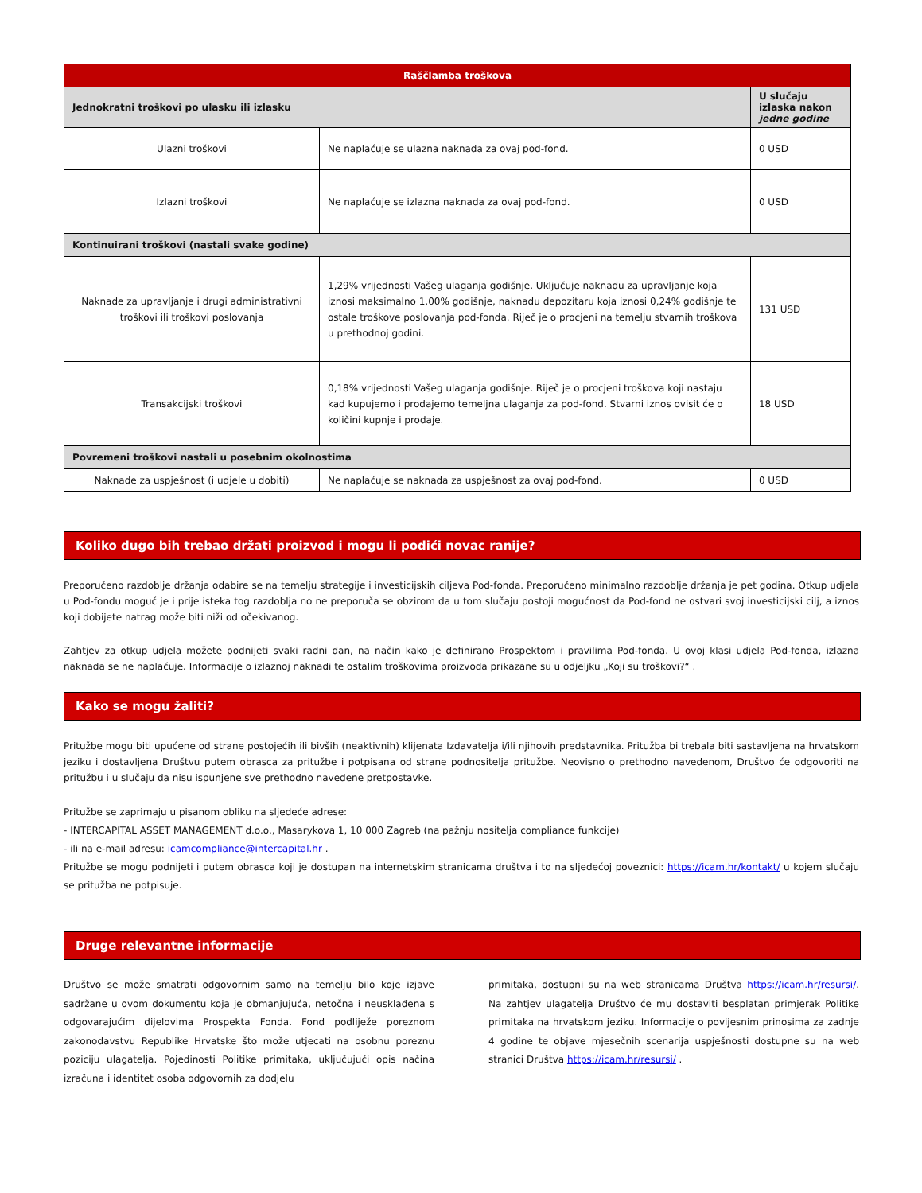| Raščlamba troškova | | |
| --- | --- | --- |
| Jednokratni troškovi po ulasku ili izlasku | | U slučaju izlaska nakon jedne godine |
| Ulazni troškovi | Ne naplaćuje se ulazna naknada za ovaj pod-fond. | 0 USD |
| Izlazni troškovi | Ne naplaćuje se izlazna naknada za ovaj pod-fond. | 0 USD |
| Kontinuirani troškovi (nastali svake godine) | | |
| Naknade za upravljanje i drugi administrativni troškovi ili troškovi poslovanja | 1,29% vrijednosti Vašeg ulaganja godišnje. Uključuje naknadu za upravljanje koja iznosi maksimalno 1,00% godišnje, naknadu depozitaru koja iznosi 0,24% godišnje te ostale troškove poslovanja pod-fonda. Riječ je o procjeni na temelju stvarnih troškova u prethodnoj godini. | 131 USD |
| Transakcijski troškovi | 0,18% vrijednosti Vašeg ulaganja godišnje. Riječ je o procjeni troškova koji nastaju kad kupujemo i prodajemo temeljna ulaganja za pod-fond. Stvarni iznos ovisit će o količini kupnje i prodaje. | 18 USD |
| Povremeni troškovi nastali u posebnim okolnostima | | |
| Naknade za uspješnost (i udjele u dobiti) | Ne naplaćuje se naknada za uspješnost za ovaj pod-fond. | 0 USD |
Koliko dugo bih trebao držati proizvod i mogu li podići novac ranije?
Preporučeno razdoblje držanja odabire se na temelju strategije i investicijskih ciljeva Pod-fonda. Preporučeno minimalno razdoblje držanja je pet godina. Otkup udjela u Pod-fondu moguć je i prije isteka tog razdoblja no ne preporuča se obzirom da u tom slučaju postoji mogućnost da Pod-fond ne ostvari svoj investicijski cilj, a iznos koji dobijete natrag može biti niži od očekivanog.
Zahtjev za otkup udjela možete podnijeti svaki radni dan, na način kako je definirano Prospektom i pravilima Pod-fonda. U ovoj klasi udjela Pod-fonda, izlazna naknada se ne naplaćuje. Informacije o izlaznoj naknadi te ostalim troškovima proizvoda prikazane su u odjeljku „Koji su troškovi?“ .
Kako se mogu žaliti?
Pritužbe mogu biti upućene od strane postojećih ili bivših (neaktivnih) klijenata Izdavatelja i/ili njihovih predstavnika. Pritužba bi trebala biti sastavljena na hrvatskom jeziku i dostavljena Društvu putem obrasca za pritužbe i potpisana od strane podnositelja pritužbe. Neovisno o prethodno navedenom, Društvo će odgovoriti na pritužbu i u slučaju da nisu ispunjene sve prethodno navedene pretpostavke.
Pritužbe se zaprimaju u pisanom obliku na sljedeće adrese:
- INTERCAPITAL ASSET MANAGEMENT d.o.o., Masarykova 1, 10 000 Zagreb (na pažnju nositelja compliance funkcije)
- ili na e-mail adresu: icamcompliance@intercapital.hr .
Pritužbe se mogu podnijeti i putem obrasca koji je dostupan na internetskim stranicama društva i to na sljedećoj poveznici: https://icam.hr/kontakt/ u kojem slučaju se pritužba ne potpisuje.
Druge relevantne informacije
Društvo se može smatrati odgovornim samo na temelju bilo koje izjave sadržane u ovom dokumentu koja je obmanjujuća, netočna i neusklađena s odgovarajućim dijelovima Prospekta Fonda. Fond podliježe poreznom zakonodavstvu Republike Hrvatske što može utjecati na osobnu poreznu poziciju ulagatelja. Pojedinosti Politike primitaka, uključujući opis načina izračuna i identitet osoba odgovornih za dodjelu
primitaka, dostupni su na web stranicama Društva https://icam.hr/resursi/. Na zahtjev ulagatelja Društvo će mu dostaviti besplatan primjerak Politike primitaka na hrvatskom jeziku. Informacije o povijesnim prinosima za zadnje 4 godine te objave mjesečnih scenarija uspješnosti dostupne su na web stranici Društva https://icam.hr/resursi/ .